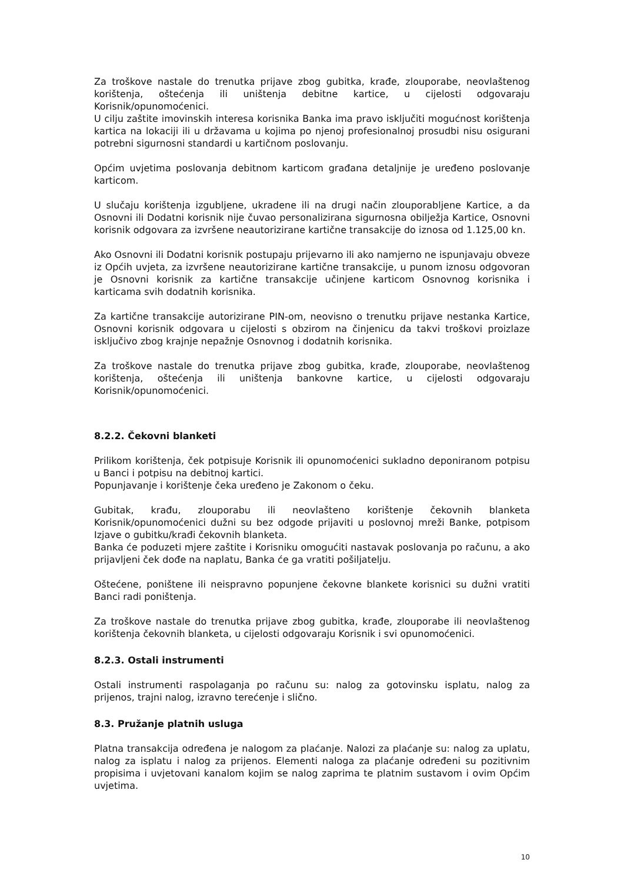Za troškove nastale do trenutka prijave zbog gubitka, krađe, zlouporabe, neovlaštenog korištenja, oštećenja ili uništenja debitne kartice, u cijelosti odgovaraju Korisnik/opunomoćenici.
U cilju zaštite imovinskih interesa korisnika Banka ima pravo isključiti mogućnost korištenja kartica na lokaciji ili u državama u kojima po njenoj profesionalnoj prosudbi nisu osigurani potrebni sigurnosni standardi u kartičnom poslovanju.
Općim uvjetima poslovanja debitnom karticom građana detaljnije je uređeno poslovanje karticom.
U slučaju korištenja izgubljene, ukradene ili na drugi način zlouporabljene Kartice, a da Osnovni ili Dodatni korisnik nije čuvao personalizirana sigurnosna obilježja Kartice, Osnovni korisnik odgovara za izvršene neautorizirane kartične transakcije do iznosa od 1.125,00 kn.
Ako Osnovni ili Dodatni korisnik postupaju prijevarno ili ako namjerno ne ispunjavaju obveze iz Općih uvjeta, za izvršene neautorizirane kartične transakcije, u punom iznosu odgovoran je Osnovni korisnik za kartične transakcije učinjene karticom Osnovnog korisnika i karticama svih dodatnih korisnika.
Za kartične transakcije autorizirane PIN-om, neovisno o trenutku prijave nestanka Kartice, Osnovni korisnik odgovara u cijelosti s obzirom na činjenicu da takvi troškovi proizlaze isključivo zbog krajnje nepažnje Osnovnog i dodatnih korisnika.
Za troškove nastale do trenutka prijave zbog gubitka, krađe, zlouporabe, neovlaštenog korištenja, oštećenja ili uništenja bankovne kartice, u cijelosti odgovaraju Korisnik/opunomoćenici.
8.2.2. Čekovni blanketi
Prilikom korištenja, ček potpisuje Korisnik ili opunomoćenici sukladno deponiranom potpisu u Banci i potpisu na debitnoj kartici.
Popunjavanje i korištenje čeka uređeno je Zakonom o čeku.
Gubitak, krađu, zlouporabu ili neovlašteno korištenje čekovnih blanketa Korisnik/opunomoćenici dužni su bez odgode prijaviti u poslovnoj mreži Banke, potpisom Izjave o gubitku/krađi čekovnih blanketa.
Banka će poduzeti mjere zaštite i Korisniku omogućiti nastavak poslovanja po računu, a ako prijavljeni ček dođe na naplatu, Banka će ga vratiti pošiljatelju.
Oštećene, poništene ili neispravno popunjene čekovne blankete korisnici su dužni vratiti Banci radi poništenja.
Za troškove nastale do trenutka prijave zbog gubitka, krađe, zlouporabe ili neovlaštenog korištenja čekovnih blanketa, u cijelosti odgovaraju Korisnik i svi opunomoćenici.
8.2.3. Ostali instrumenti
Ostali instrumenti raspolaganja po računu su: nalog za gotovinsku isplatu, nalog za prijenos, trajni nalog, izravno terećenje i slično.
8.3. Pružanje platnih usluga
Platna transakcija određena je nalogom za plaćanje. Nalozi za plaćanje su: nalog za uplatu, nalog za isplatu i nalog za prijenos. Elementi naloga za plaćanje određeni su pozitivnim propisima i uvjetovani kanalom kojim se nalog zaprima te platnim sustavom i ovim Općim uvjetima.
10